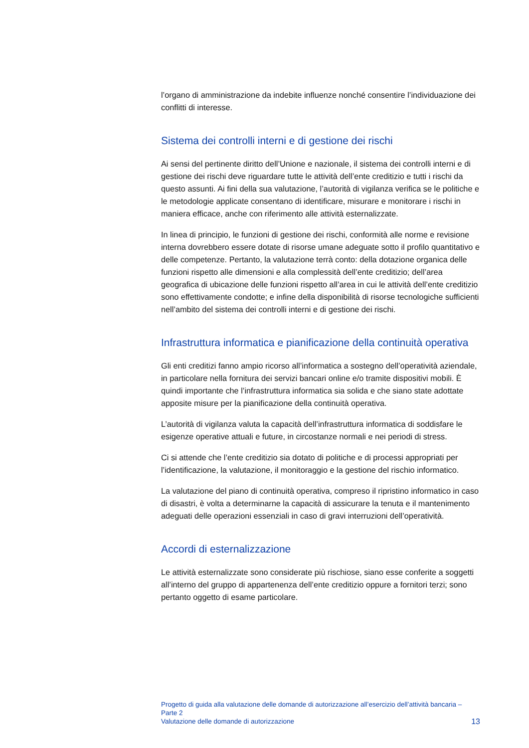l’organo di amministrazione da indebite influenze nonché consentire l’individuazione dei conflitti di interesse.
Sistema dei controlli interni e di gestione dei rischi
Ai sensi del pertinente diritto dell’Unione e nazionale, il sistema dei controlli interni e di gestione dei rischi deve riguardare tutte le attività dell’ente creditizio e tutti i rischi da questo assunti. Ai fini della sua valutazione, l’autorità di vigilanza verifica se le politiche e le metodologie applicate consentano di identificare, misurare e monitorare i rischi in maniera efficace, anche con riferimento alle attività esternalizzate.
In linea di principio, le funzioni di gestione dei rischi, conformità alle norme e revisione interna dovrebbero essere dotate di risorse umane adeguate sotto il profilo quantitativo e delle competenze. Pertanto, la valutazione terrà conto: della dotazione organica delle funzioni rispetto alle dimensioni e alla complessità dell’ente creditizio; dell’area geografica di ubicazione delle funzioni rispetto all’area in cui le attività dell’ente creditizio sono effettivamente condotte; e infine della disponibilità di risorse tecnologiche sufficienti nell’ambito del sistema dei controlli interni e di gestione dei rischi.
Infrastruttura informatica e pianificazione della continuità operativa
Gli enti creditizi fanno ampio ricorso all’informatica a sostegno dell’operatività aziendale, in particolare nella fornitura dei servizi bancari online e/o tramite dispositivi mobili. È quindi importante che l’infrastruttura informatica sia solida e che siano state adottate apposite misure per la pianificazione della continuità operativa.
L’autorità di vigilanza valuta la capacità dell’infrastruttura informatica di soddisfare le esigenze operative attuali e future, in circostanze normali e nei periodi di stress.
Ci si attende che l’ente creditizio sia dotato di politiche e di processi appropriati per l’identificazione, la valutazione, il monitoraggio e la gestione del rischio informatico.
La valutazione del piano di continuità operativa, compreso il ripristino informatico in caso di disastri, è volta a determinarne la capacità di assicurare la tenuta e il mantenimento adeguati delle operazioni essenziali in caso di gravi interruzioni dell’operatività.
Accordi di esternalizzazione
Le attività esternalizzate sono considerate più rischiose, siano esse conferite a soggetti all’interno del gruppo di appartenenza dell’ente creditizio oppure a fornitori terzi; sono pertanto oggetto di esame particolare.
Progetto di guida alla valutazione delle domande di autorizzazione all’esercizio dell’attività bancaria – Parte 2
Valutazione delle domande di autorizzazione
13